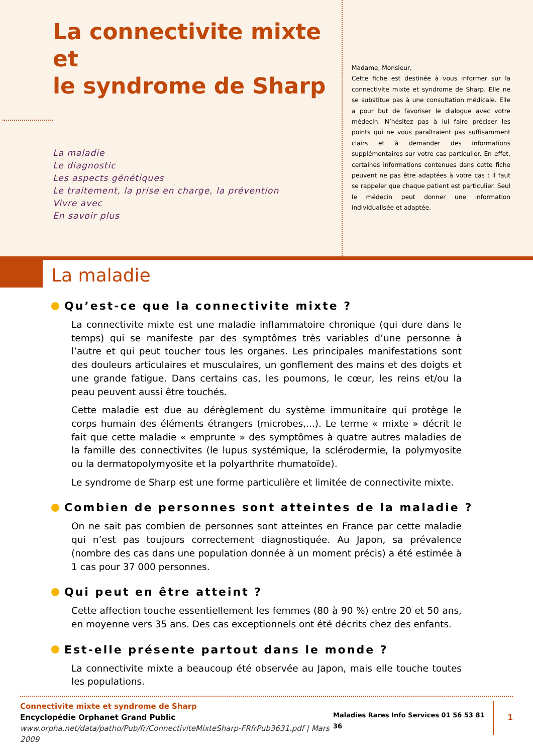La connectivite mixte et
le syndrome de Sharp
La maladie
Le diagnostic
Les aspects génétiques
Le traitement, la prise en charge, la prévention
Vivre avec
En savoir plus
Madame, Monsieur,
Cette fiche est destinée à vous informer sur la connectivite mixte et syndrome de Sharp. Elle ne se substitue pas à une consultation médicale. Elle a pour but de favoriser le dialogue avec votre médecin. N’hésitez pas à lui faire préciser les points qui ne vous paraîtraient pas suffisamment clairs et à demander des informations supplémentaires sur votre cas particulier. En effet, certaines informations contenues dans cette fiche peuvent ne pas être adaptées à votre cas : il faut se rappeler que chaque patient est particulier. Seul le médecin peut donner une information individualisée et adaptée.
La maladie
Qu’est-ce que la connectivite mixte ?
La connectivite mixte est une maladie inflammatoire chronique (qui dure dans le temps) qui se manifeste par des symptômes très variables d’une personne à l’autre et qui peut toucher tous les organes. Les principales manifestations sont des douleurs articulaires et musculaires, un gonflement des mains et des doigts et une grande fatigue. Dans certains cas, les poumons, le cœur, les reins et/ou la peau peuvent aussi être touchés.
Cette maladie est due au dérèglement du système immunitaire qui protège le corps humain des éléments étrangers (microbes,...). Le terme « mixte » décrit le fait que cette maladie « emprunte » des symptômes à quatre autres maladies de la famille des connectivites (le lupus systémique, la sclérodermie, la polymyosite ou la dermatopolymyosite et la polyarthrite rhumatoïde).
Le syndrome de Sharp est une forme particulière et limitée de connectivite mixte.
Combien de personnes sont atteintes de la maladie ?
On ne sait pas combien de personnes sont atteintes en France par cette maladie qui n’est pas toujours correctement diagnostiquée. Au Japon, sa prévalence (nombre des cas dans une population donnée à un moment précis) a été estimée à 1 cas pour 37 000 personnes.
Qui peut en être atteint ?
Cette affection touche essentiellement les femmes (80 à 90 %) entre 20 et 50 ans, en moyenne vers 35 ans. Des cas exceptionnels ont été décrits chez des enfants.
Est-elle présente partout dans le monde ?
La connectivite mixte a beaucoup été observée au Japon, mais elle touche toutes les populations.
Connectivite mixte et syndrome de Sharp
Encyclopédie Orphanet Grand Public
www.orpha.net/data/patho/Pub/fr/ConnectiviteMixteSharp-FRfrPub3631.pdf | Mars 2009
Maladies Rares Info Services 01 56 53 81 36
1